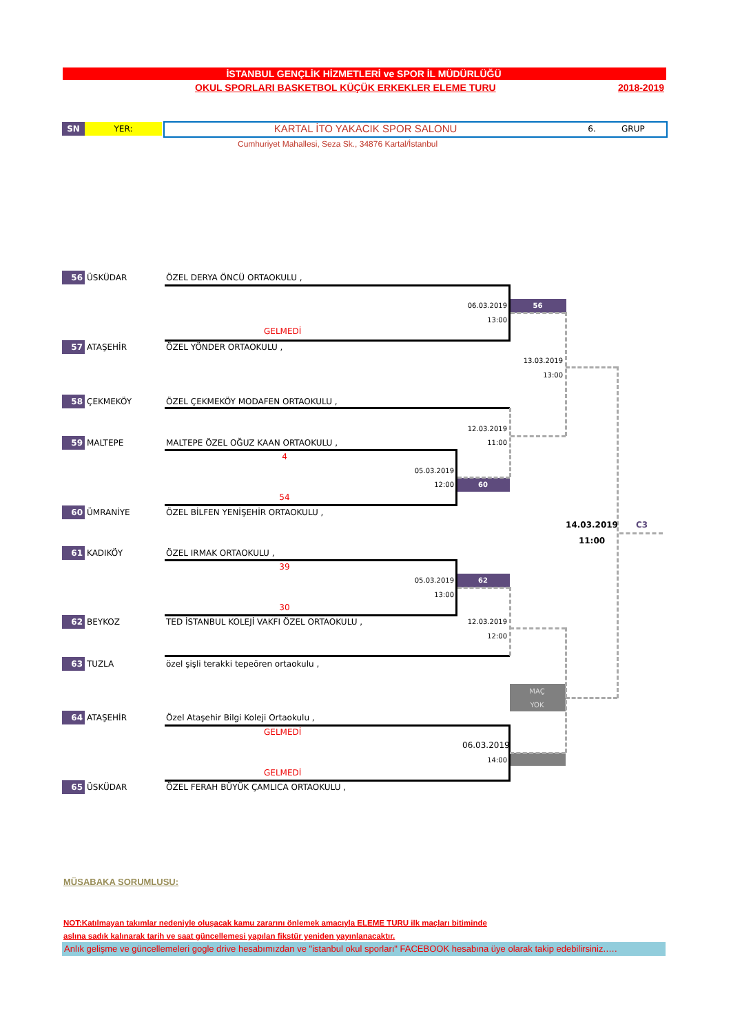İSTANBUL GENÇLİK HİZMETLERİ ve SPOR İL MÜDÜRLÜĞÜ
OKUL SPORLARI BASKETBOL KÜÇÜK ERKEKLER ELEME TURU 2018-2019
SN YER: KARTAL İTO YAKACIK SPOR SALONU 6. GRUP
Cumhuriyet Mahallesi, Seza Sk., 34876 Kartal/İstanbul
56 ÜSKÜDAR ÖZEL DERYA ÖNCÜ ORTAOKULU ,
06.03.2019 56
13:00
GELMEDİ
57 ATAŞEHİR ÖZEL YÖNDER ORTAOKULU ,
13.03.2019
13:00
58 ÇEKMEKÖY ÖZEL ÇEKMEKÖY MODAFEN ORTAOKULU ,
12.03.2019
59 MALTEPE MALTEPE ÖZEL OĞUZ KAAN ORTAOKULU , 11:00
4
05.03.2019
12:00 60
54
60 ÜMRANİYE ÖZEL BİLFEN YENİŞEHİR ORTAOKULU ,
14.03.2019 C3
11:00
61 KADIKÖY ÖZEL IRMAK ORTAOKULU ,
39
05.03.2019 62
13:00
30
62 BEYKOZ TED İSTANBUL KOLEJİ VAKFI ÖZEL ORTAOKULU , 12.03.2019
12:00
63 TUZLA özel şişli terakki tepeören ortaokulu ,
MAÇ
YOK
64 ATAŞEHİR Özel Ataşehir Bilgi Koleji Ortaokulu ,
GELMEDİ
06.03.2019
14:00
GELMEDİ
65 ÜSKÜDAR ÖZEL FERAH BÜYÜK ÇAMLICA ORTAOKULU ,
MÜSABAKA SORUMLUSU:
NOT:Katılmayan takımlar nedeniyle oluşacak kamu zararını önlemek amacıyla ELEME TURU ilk maçları bitiminde
aslına sadık kalınarak tarih ve saat güncellemesi yapılan fikstür yeniden yayınlanacaktır.
Anlık gelişme ve güncellemeleri gogle drive hesabımızdan ve "istanbul okul sporları" FACEBOOK hesabına üye olarak takip edebilirsiniz.….